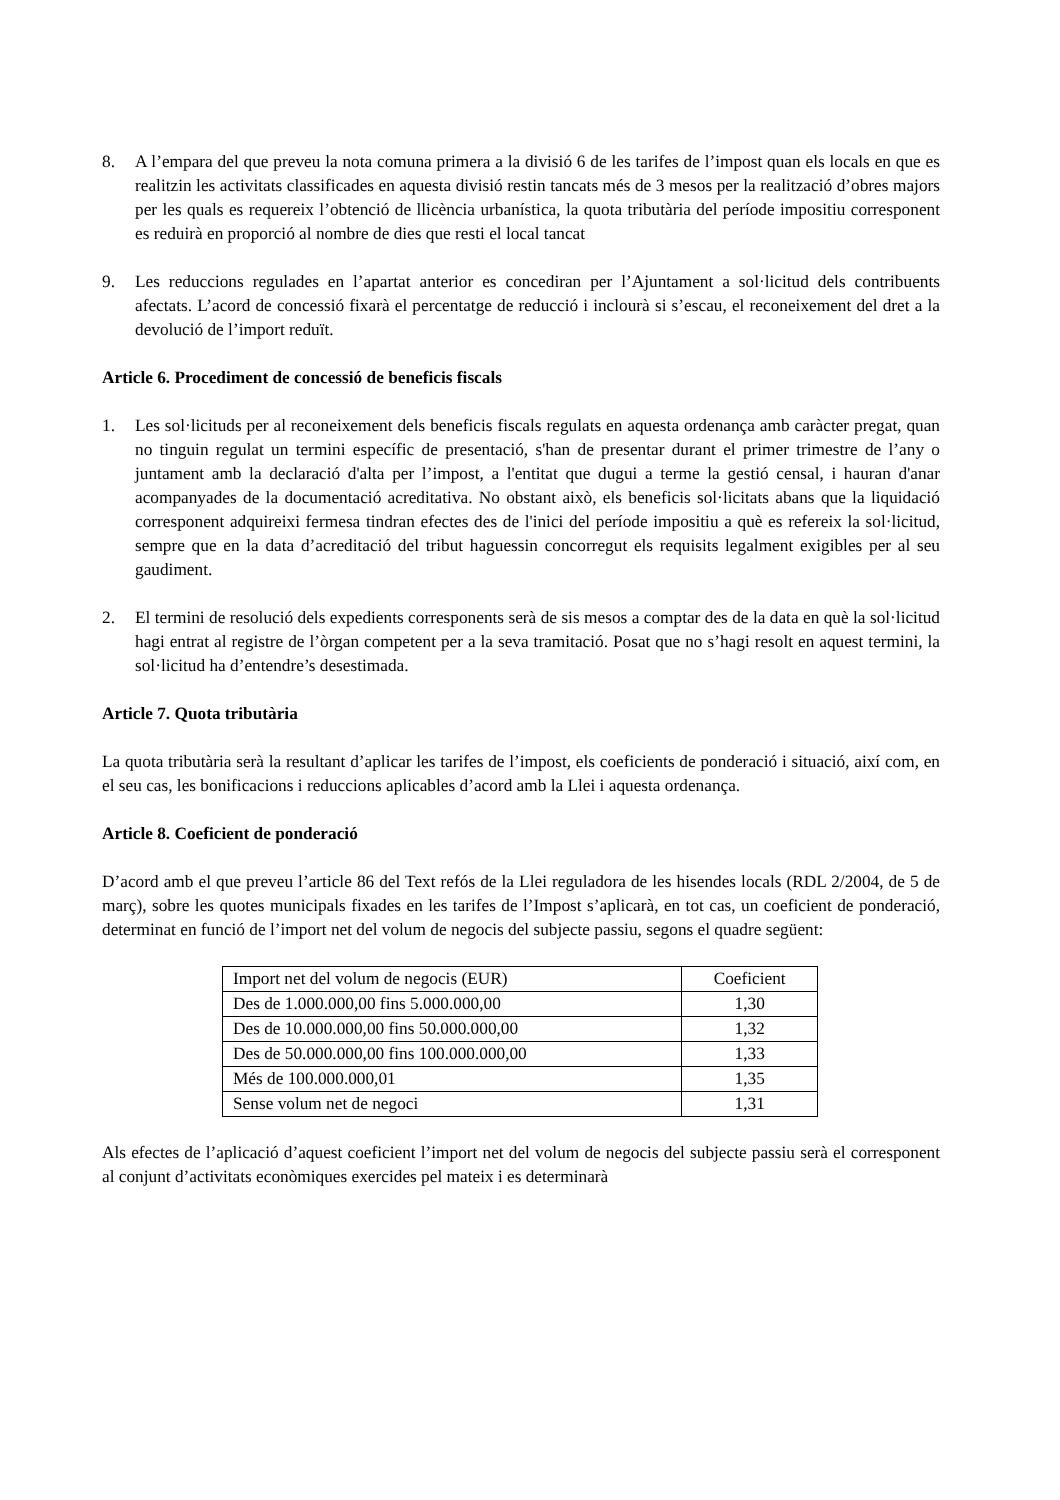8. A l’empara del que preveu la nota comuna primera a la divisió 6 de les tarifes de l’impost quan els locals en que es realitzin les activitats classificades en aquesta divisió restin tancats més de 3 mesos per la realització d’obres majors per les quals es requereix l’obtenció de llicència urbanística, la quota tributària del període impositiu corresponent es reduirà en proporció al nombre de dies que resti el local tancat
9. Les reduccions regulades en l’apartat anterior es concediran per l’Ajuntament a sol·licitud dels contribuents afectats. L’acord de concessió fixarà el percentatge de reducció i inclourà si s’escau, el reconeixement del dret a la devolució de l’import reduït.
Article 6. Procediment de concessió de beneficis fiscals
1. Les sol·licituds per al reconeixement dels beneficis fiscals regulats en aquesta ordenança amb caràcter pregat, quan no tinguin regulat un termini específic de presentació, s'han de presentar durant el primer trimestre de l’any o juntament amb la declaració d'alta per l’impost, a l'entitat que dugui a terme la gestió censal, i hauran d'anar acompanyades de la documentació acreditativa. No obstant això, els beneficis sol·licitats abans que la liquidació corresponent adquireixi fermesa tindran efectes des de l'inici del període impositiu a què es refereix la sol·licitud, sempre que en la data d’acreditació del tribut haguessin concorregut els requisits legalment exigibles per al seu gaudiment.
2. El termini de resolució dels expedients corresponents serà de sis mesos a comptar des de la data en què la sol·licitud hagi entrat al registre de l’òrgan competent per a la seva tramitació. Posat que no s’hagi resolt en aquest termini, la sol·licitud ha d’entendre’s desestimada.
Article 7. Quota tributària
La quota tributària serà la resultant d’aplicar les tarifes de l’impost, els coeficients de ponderació i situació, així com, en el seu cas, les bonificacions i reduccions aplicables d’acord amb la Llei i aquesta ordenança.
Article 8. Coeficient de ponderació
D’acord amb el que preveu l’article 86 del Text refós de la Llei reguladora de les hisendes locals (RDL 2/2004, de 5 de març), sobre les quotes municipals fixades en les tarifes de l’Impost s’aplicarà, en tot cas, un coeficient de ponderació, determinat en funció de l’import net del volum de negocis del subjecte passiu, segons el quadre següent:
| Import net del volum de negocis (EUR) | Coeficient |
| --- | --- |
| Des de 1.000.000,00 fins 5.000.000,00 | 1,30 |
| Des de 10.000.000,00 fins 50.000.000,00 | 1,32 |
| Des de 50.000.000,00 fins 100.000.000,00 | 1,33 |
| Més de 100.000.000,01 | 1,35 |
| Sense volum net de negoci | 1,31 |
Als efectes de l’aplicació d’aquest coeficient l’import net del volum de negocis del subjecte passiu serà el corresponent al conjunt d’activitats econòmiques exercides pel mateix i es determinarà